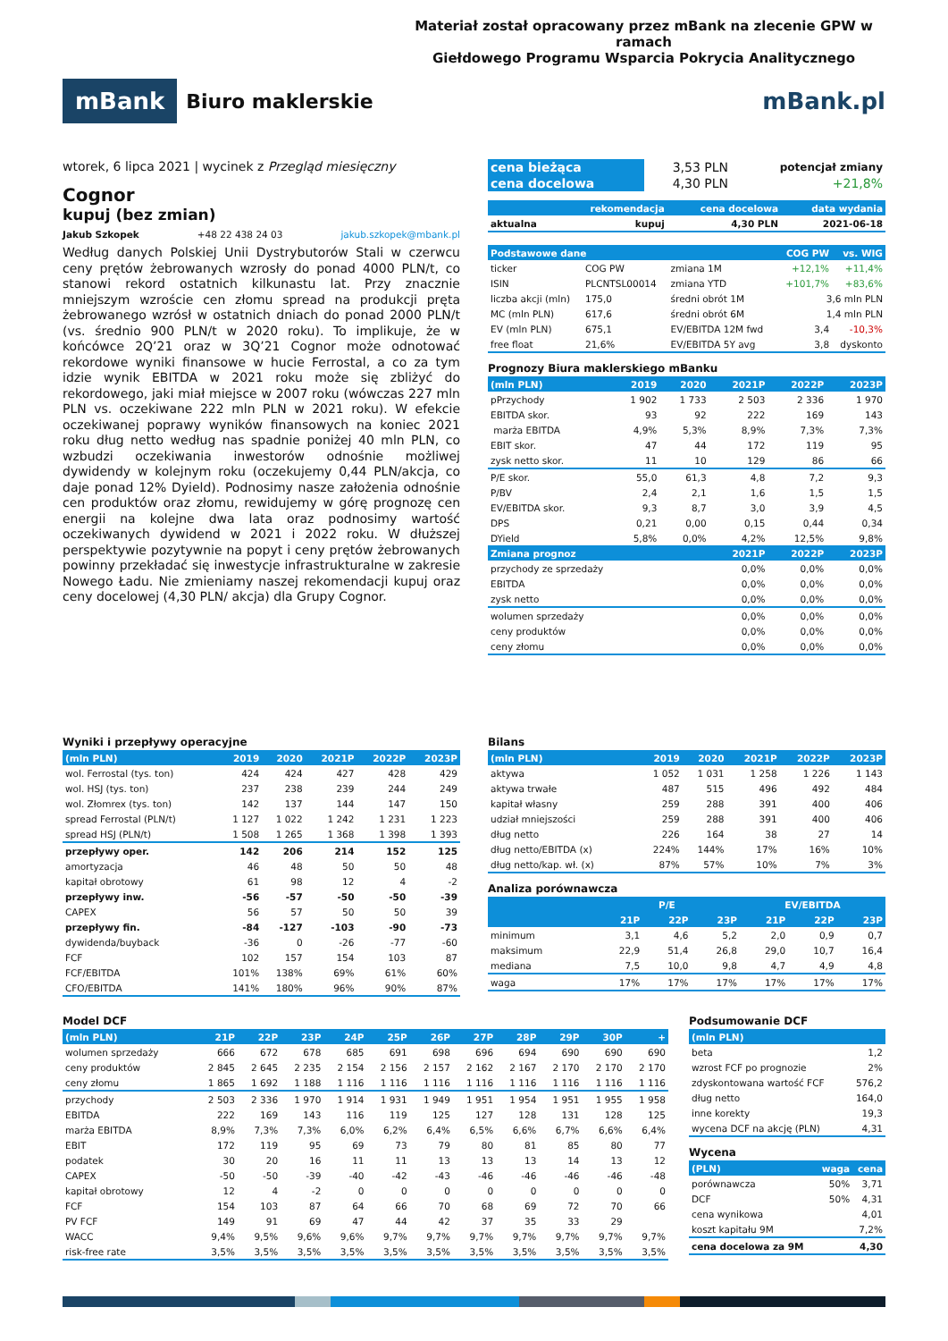Materiał został opracowany przez mBank na zlecenie GPW w ramach
Giełdowego Programu Wsparcia Pokrycia Analitycznego
mBank Biuro maklerskie
mBank.pl
wtorek, 6 lipca 2021 | wycinek z Przegląd miesięczny
Cognor
kupuj (bez zmian)
Jakub Szkopek +48 22 438 24 03 jakub.szkopek@mbank.pl
Według danych Polskiej Unii Dystrybutorów Stali w czerwcu ceny prętów żebrowanych wzrosły do ponad 4000 PLN/t, co stanowi rekord ostatnich kilkunastu lat. Przy znacznie mniejszym wzroście cen złomu spread na produkcji pręta żebrowanego wzrósł w ostatnich dniach do ponad 2000 PLN/t (vs. średnio 900 PLN/t w 2020 roku). To implikuje, że w końcówce 2Q’21 oraz w 3Q’21 Cognor może odnotować rekordowe wyniki finansowe w hucie Ferrostal, a co za tym idzie wynik EBITDA w 2021 roku może się zbliżyć do rekordowego, jaki miał miejsce w 2007 roku (wówczas 227 mln PLN vs. oczekiwane 222 mln PLN w 2021 roku). W efekcie oczekiwanej poprawy wyników finansowych na koniec 2021 roku dług netto według nas spadnie poniżej 40 mln PLN, co wzbudzi oczekiwania inwestorów odnośnie możliwej dywidendy w kolejnym roku (oczekujemy 0,44 PLN/akcja, co daje ponad 12% Dyield). Podnosimy nasze założenia odnośnie cen produktów oraz złomu, rewidujemy w górę prognozę cen energii na kolejne dwa lata oraz podnosimy wartość oczekiwanych dywidend w 2021 i 2022 roku. W dłuższej perspektywie pozytywnie na popyt i ceny prętów żebrowanych powinny przekładać się inwestycje infrastrukturalne w zakresie Nowego Ładu. Nie zmieniamy naszej rekomendacji kupuj oraz ceny docelowej (4,30 PLN/ akcja) dla Grupy Cognor.
| cena bieżąca | 3,53 PLN | potencjał zmiany |
| cena docelowa | 4,30 PLN | +21,8% |
| | rekomendacja | cena docelowa | data wydania |
| --- | --- | --- | --- |
| aktualna | kupuj | 4,30 PLN | 2021-06-18 |
| Podstawowe dane | | | COG PW | vs. WIG |
| --- | --- | --- | --- | --- |
| ticker | COG PW | zmiana 1M | +12,1% | +11,4% |
| ISIN | PLCNTSL00014 | zmiana YTD | +101,7% | +83,6% |
| liczba akcji (mln) | 175,0 | średni obrót 1M | 3,6 mln PLN | |
| MC (mln PLN) | 617,6 | średni obrót 6M | 1,4 mln PLN | |
| EV (mln PLN) | 675,1 | EV/EBITDA 12M fwd | 3,4 | -10,3% |
| free float | 21,6% | EV/EBITDA 5Y avg | 3,8 | dyskonto |
Prognozy Biura maklerskiego mBanku
| (mln PLN) | 2019 | 2020 | 2021P | 2022P | 2023P |
| --- | --- | --- | --- | --- | --- |
| pPrzychody | 1 902 | 1 733 | 2 503 | 2 336 | 1 970 |
| EBITDA skor. | 93 | 92 | 222 | 169 | 143 |
| marża EBITDA | 4,9% | 5,3% | 8,9% | 7,3% | 7,3% |
| EBIT skor. | 47 | 44 | 172 | 119 | 95 |
| zysk netto skor. | 11 | 10 | 129 | 86 | 66 |
| P/E skor. | 55,0 | 61,3 | 4,8 | 7,2 | 9,3 |
| P/BV | 2,4 | 2,1 | 1,6 | 1,5 | 1,5 |
| EV/EBITDA skor. | 9,3 | 8,7 | 3,0 | 3,9 | 4,5 |
| DPS | 0,21 | 0,00 | 0,15 | 0,44 | 0,34 |
| DYield | 5,8% | 0,0% | 4,2% | 12,5% | 9,8% |
| Zmiana prognoz | | | 2021P | 2022P | 2023P |
| przychody ze sprzedaży | | | 0,0% | 0,0% | 0,0% |
| EBITDA | | | 0,0% | 0,0% | 0,0% |
| zysk netto | | | 0,0% | 0,0% | 0,0% |
| wolumen sprzedaży | | | 0,0% | 0,0% | 0,0% |
| ceny produktów | | | 0,0% | 0,0% | 0,0% |
| ceny złomu | | | 0,0% | 0,0% | 0,0% |
Wyniki i przepływy operacyjne
| (mln PLN) | 2019 | 2020 | 2021P | 2022P | 2023P |
| --- | --- | --- | --- | --- | --- |
| wol. Ferrostal (tys. ton) | 424 | 424 | 427 | 428 | 429 |
| wol. HSJ (tys. ton) | 237 | 238 | 239 | 244 | 249 |
| wol. Złomrex (tys. ton) | 142 | 137 | 144 | 147 | 150 |
| spread Ferrostal (PLN/t) | 1 127 | 1 022 | 1 242 | 1 231 | 1 223 |
| spread HSJ (PLN/t) | 1 508 | 1 265 | 1 368 | 1 398 | 1 393 |
| przepływy oper. | 142 | 206 | 214 | 152 | 125 |
| amortyzacja | 46 | 48 | 50 | 50 | 48 |
| kapitał obrotowy | 61 | 98 | 12 | 4 | -2 |
| przepływy inw. | -56 | -57 | -50 | -50 | -39 |
| CAPEX | 56 | 57 | 50 | 50 | 39 |
| przepływy fin. | -84 | -127 | -103 | -90 | -73 |
| dywidenda/buyback | -36 | 0 | -26 | -77 | -60 |
| FCF | 102 | 157 | 154 | 103 | 87 |
| FCF/EBITDA | 101% | 138% | 69% | 61% | 60% |
| CFO/EBITDA | 141% | 180% | 96% | 90% | 87% |
Bilans
| (mln PLN) | 2019 | 2020 | 2021P | 2022P | 2023P |
| --- | --- | --- | --- | --- | --- |
| aktywa | 1 052 | 1 031 | 1 258 | 1 226 | 1 143 |
| aktywa trwałe | 487 | 515 | 496 | 492 | 484 |
| kapitał własny | 259 | 288 | 391 | 400 | 406 |
| udział mniejszości | 259 | 288 | 391 | 400 | 406 |
| dług netto | 226 | 164 | 38 | 27 | 14 |
| dług netto/EBITDA (x) | 224% | 144% | 17% | 16% | 10% |
| dług netto/kap. wł. (x) | 87% | 57% | 10% | 7% | 3% |
Analiza porównawcza
| | P/E | | | EV/EBITDA | | |
| --- | --- | --- | --- | --- | --- | --- |
| | 21P | 22P | 23P | 21P | 22P | 23P |
| minimum | 3,1 | 4,6 | 5,2 | 2,0 | 0,9 | 0,7 |
| maksimum | 22,9 | 51,4 | 26,8 | 29,0 | 10,7 | 16,4 |
| mediana | 7,5 | 10,0 | 9,8 | 4,7 | 4,9 | 4,8 |
| waga | 17% | 17% | 17% | 17% | 17% | 17% |
Model DCF
| (mln PLN) | 21P | 22P | 23P | 24P | 25P | 26P | 27P | 28P | 29P | 30P | + |
| --- | --- | --- | --- | --- | --- | --- | --- | --- | --- | --- | --- |
| wolumen sprzedaży | 666 | 672 | 678 | 685 | 691 | 698 | 696 | 694 | 690 | 690 | 690 |
| ceny produktów | 2 845 | 2 645 | 2 235 | 2 154 | 2 156 | 2 157 | 2 162 | 2 167 | 2 170 | 2 170 | 2 170 |
| ceny złomu | 1 865 | 1 692 | 1 188 | 1 116 | 1 116 | 1 116 | 1 116 | 1 116 | 1 116 | 1 116 | 1 116 |
| przychody | 2 503 | 2 336 | 1 970 | 1 914 | 1 931 | 1 949 | 1 951 | 1 954 | 1 951 | 1 955 | 1 958 |
| EBITDA | 222 | 169 | 143 | 116 | 119 | 125 | 127 | 128 | 131 | 128 | 125 |
| marża EBITDA | 8,9% | 7,3% | 7,3% | 6,0% | 6,2% | 6,4% | 6,5% | 6,6% | 6,7% | 6,6% | 6,4% |
| EBIT | 172 | 119 | 95 | 69 | 73 | 79 | 80 | 81 | 85 | 80 | 77 |
| podatek | 30 | 20 | 16 | 11 | 11 | 13 | 13 | 13 | 14 | 13 | 12 |
| CAPEX | -50 | -50 | -39 | -40 | -42 | -43 | -46 | -46 | -46 | -46 | -48 |
| kapitał obrotowy | 12 | 4 | -2 | 0 | 0 | 0 | 0 | 0 | 0 | 0 | 0 |
| FCF | 154 | 103 | 87 | 64 | 66 | 70 | 68 | 69 | 72 | 70 | 66 |
| PV FCF | 149 | 91 | 69 | 47 | 44 | 42 | 37 | 35 | 33 | 29 | |
| WACC | 9,4% | 9,5% | 9,6% | 9,6% | 9,7% | 9,7% | 9,7% | 9,7% | 9,7% | 9,7% | 9,7% |
| risk-free rate | 3,5% | 3,5% | 3,5% | 3,5% | 3,5% | 3,5% | 3,5% | 3,5% | 3,5% | 3,5% | 3,5% |
Podsumowanie DCF
| (mln PLN) | |
| --- | --- |
| beta | 1,2 |
| wzrost FCF po prognozie | 2% |
| zdyskontowana wartość FCF | 576,2 |
| dług netto | 164,0 |
| inne korekty | 19,3 |
| wycena DCF na akcję (PLN) | 4,31 |
Wycena
| (PLN) | waga | cena |
| --- | --- | --- |
| porównawcza | 50% | 3,71 |
| DCF | 50% | 4,31 |
| cena wynikowa | | 4,01 |
| koszt kapitału 9M | | 7,2% |
| cena docelowa za 9M | | 4,30 |